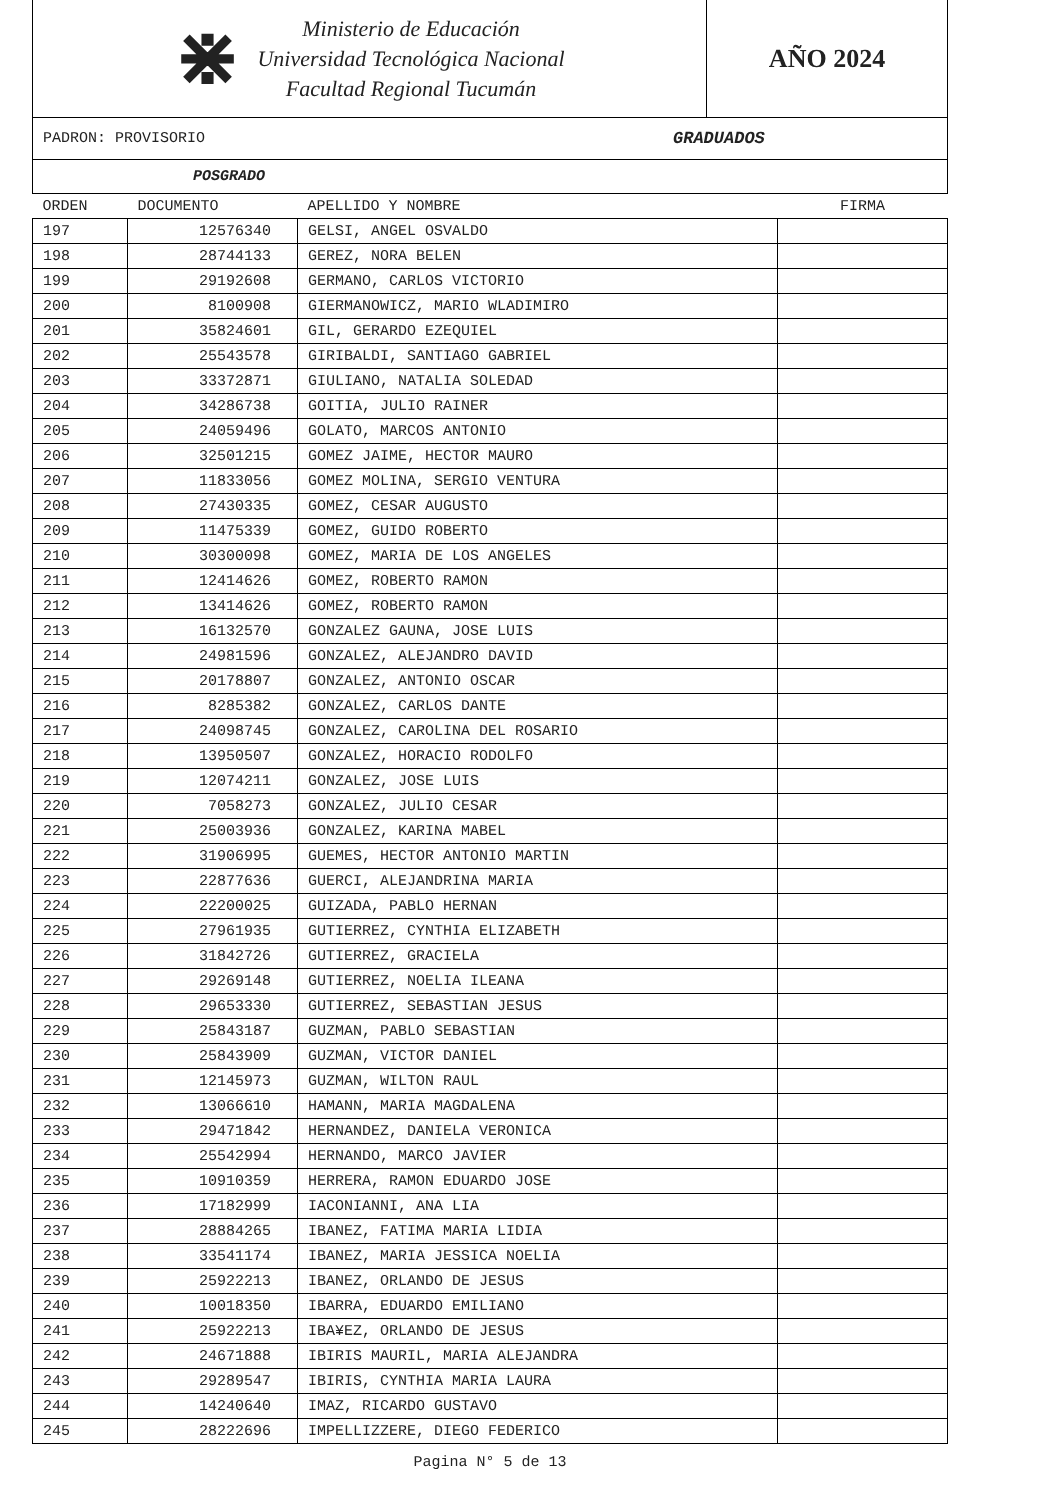⋇
Ministerio de Educación
Universidad Tecnológica Nacional
Facultad Regional Tucumán
AÑO 2024
PADRON: PROVISORIO GRADUADOS
POSGRADO
| ORDEN | DOCUMENTO | APELLIDO Y NOMBRE | FIRMA |
| --- | --- | --- | --- |
| 197 | 12576340 | GELSI, ANGEL OSVALDO | |
| 198 | 28744133 | GEREZ, NORA BELEN | |
| 199 | 29192608 | GERMANO, CARLOS VICTORIO | |
| 200 | 8100908 | GIERMANOWICZ, MARIO WLADIMIRO | |
| 201 | 35824601 | GIL, GERARDO EZEQUIEL | |
| 202 | 25543578 | GIRIBALDI, SANTIAGO GABRIEL | |
| 203 | 33372871 | GIULIANO, NATALIA SOLEDAD | |
| 204 | 34286738 | GOITIA, JULIO RAINER | |
| 205 | 24059496 | GOLATO, MARCOS ANTONIO | |
| 206 | 32501215 | GOMEZ JAIME, HECTOR MAURO | |
| 207 | 11833056 | GOMEZ MOLINA, SERGIO VENTURA | |
| 208 | 27430335 | GOMEZ, CESAR AUGUSTO | |
| 209 | 11475339 | GOMEZ, GUIDO ROBERTO | |
| 210 | 30300098 | GOMEZ, MARIA DE LOS ANGELES | |
| 211 | 12414626 | GOMEZ, ROBERTO RAMON | |
| 212 | 13414626 | GOMEZ, ROBERTO RAMON | |
| 213 | 16132570 | GONZALEZ GAUNA, JOSE LUIS | |
| 214 | 24981596 | GONZALEZ, ALEJANDRO DAVID | |
| 215 | 20178807 | GONZALEZ, ANTONIO OSCAR | |
| 216 | 8285382 | GONZALEZ, CARLOS DANTE | |
| 217 | 24098745 | GONZALEZ, CAROLINA DEL ROSARIO | |
| 218 | 13950507 | GONZALEZ, HORACIO RODOLFO | |
| 219 | 12074211 | GONZALEZ, JOSE LUIS | |
| 220 | 7058273 | GONZALEZ, JULIO CESAR | |
| 221 | 25003936 | GONZALEZ, KARINA MABEL | |
| 222 | 31906995 | GUEMES, HECTOR ANTONIO MARTIN | |
| 223 | 22877636 | GUERCI, ALEJANDRINA MARIA | |
| 224 | 22200025 | GUIZADA, PABLO HERNAN | |
| 225 | 27961935 | GUTIERREZ, CYNTHIA ELIZABETH | |
| 226 | 31842726 | GUTIERREZ, GRACIELA | |
| 227 | 29269148 | GUTIERREZ, NOELIA ILEANA | |
| 228 | 29653330 | GUTIERREZ, SEBASTIAN JESUS | |
| 229 | 25843187 | GUZMAN, PABLO SEBASTIAN | |
| 230 | 25843909 | GUZMAN, VICTOR DANIEL | |
| 231 | 12145973 | GUZMAN, WILTON RAUL | |
| 232 | 13066610 | HAMANN, MARIA MAGDALENA | |
| 233 | 29471842 | HERNANDEZ, DANIELA VERONICA | |
| 234 | 25542994 | HERNANDO, MARCO JAVIER | |
| 235 | 10910359 | HERRERA, RAMON EDUARDO JOSE | |
| 236 | 17182999 | IACONIANNI, ANA LIA | |
| 237 | 28884265 | IBANEZ, FATIMA MARIA LIDIA | |
| 238 | 33541174 | IBANEZ, MARIA JESSICA NOELIA | |
| 239 | 25922213 | IBANEZ, ORLANDO DE JESUS | |
| 240 | 10018350 | IBARRA, EDUARDO EMILIANO | |
| 241 | 25922213 | IBA¥EZ, ORLANDO DE JESUS | |
| 242 | 24671888 | IBIRIS MAURIL, MARIA ALEJANDRA | |
| 243 | 29289547 | IBIRIS, CYNTHIA MARIA LAURA | |
| 244 | 14240640 | IMAZ, RICARDO GUSTAVO | |
| 245 | 28222696 | IMPELLIZZERE, DIEGO FEDERICO | |
Pagina N° 5 de 13